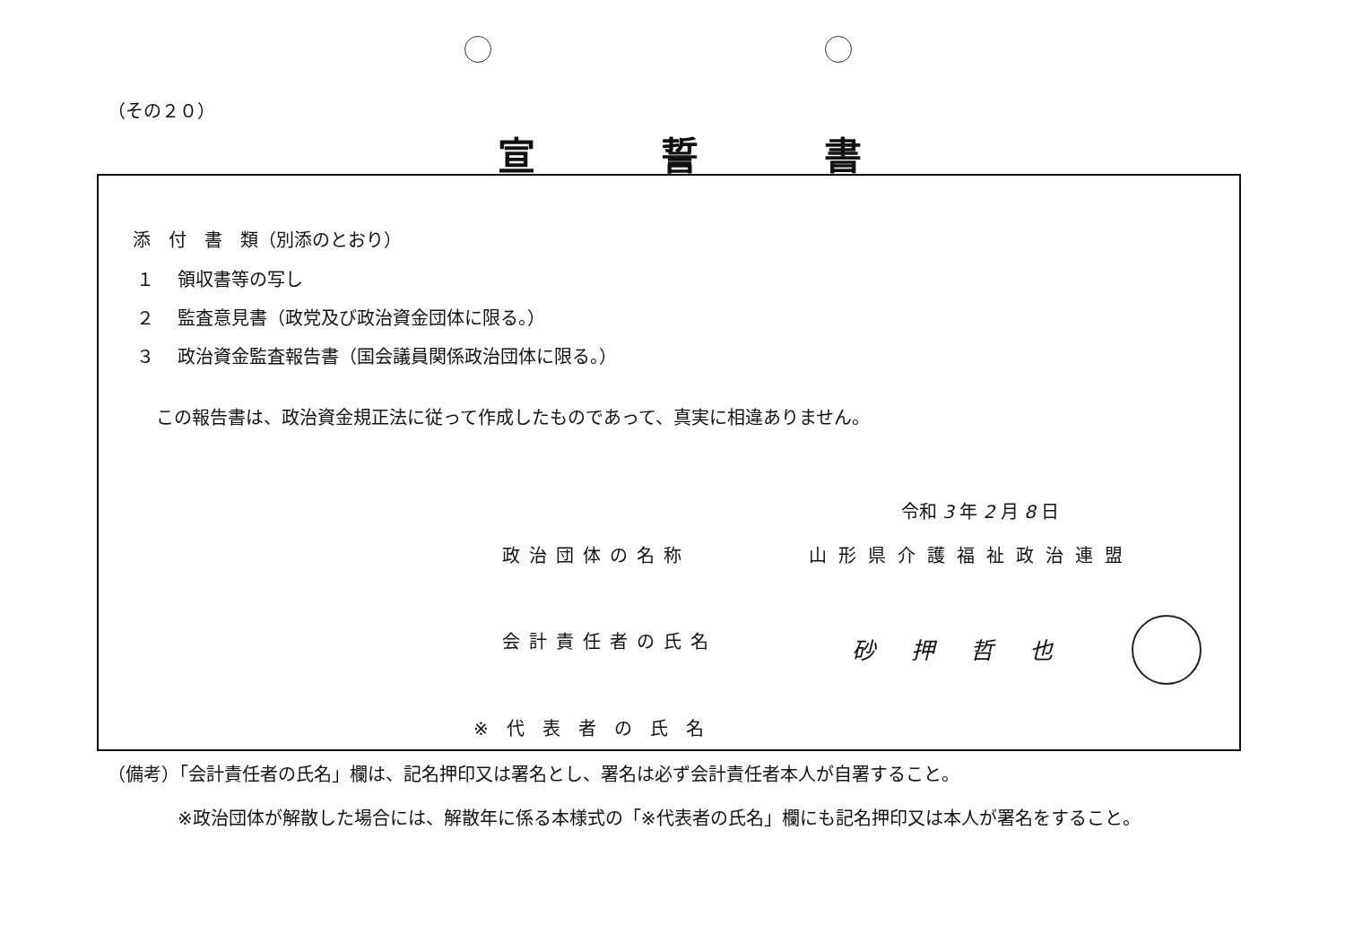（その２０）
宣誓書
添　付　書　類（別添のとおり）
１　 領収書等の写し
２　 監査意見書（政党及び政治資金団体に限る。）
３　 政治資金監査報告書（国会議員関係政治団体に限る。）
この報告書は、政治資金規正法に従って作成したものであって、真実に相違ありません。
令和 3 年 2 月 8 日
政治団体の名称 山形県介護福祉政治連盟
会計責任者の氏名 砂押哲也
※代表者の氏名
（備考）「会計責任者の氏名」欄は、記名押印又は署名とし、署名は必ず会計責任者本人が自署すること。
※政治団体が解散した場合には、解散年に係る本様式の「※代表者の氏名」欄にも記名押印又は本人が署名をすること。